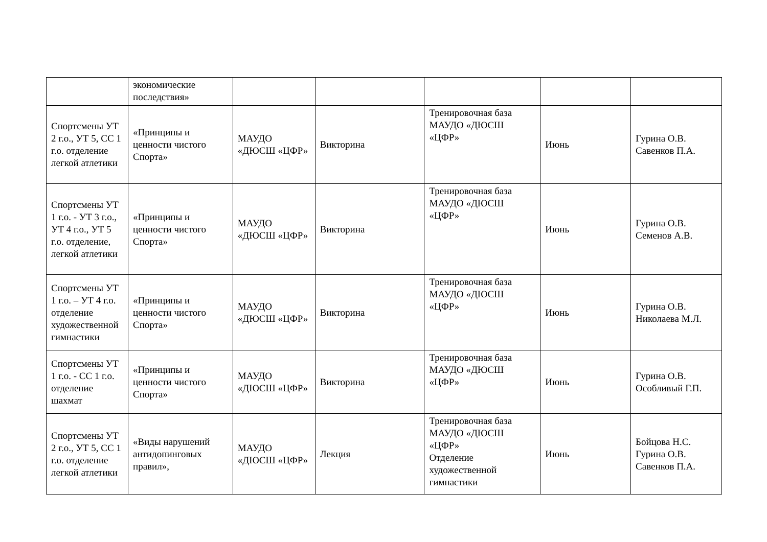| | экономические последствия» | | | | | |
| Спортсмены УТ 2 г.о., УТ 5, СС 1 г.о. отделение легкой атлетики | «Принципы и ценности чистого Спорта» | МАУДО «ДЮСШ «ЦФР» | Викторина | Тренировочная база МАУДО «ДЮСШ «ЦФР» | Июнь | Гурина О.В. Савенков П.А. |
| Спортсмены УТ 1 г.о. - УТ 3 г.о., УТ 4 г.о., УТ 5 г.о. отделение, легкой атлетики | «Принципы и ценности чистого Спорта» | МАУДО «ДЮСШ «ЦФР» | Викторина | Тренировочная база МАУДО «ДЮСШ «ЦФР» | Июнь | Гурина О.В. Семенов А.В. |
| Спортсмены УТ 1 г.о. – УТ 4 г.о. отделение художественной гимнастики | «Принципы и ценности чистого Спорта» | МАУДО «ДЮСШ «ЦФР» | Викторина | Тренировочная база МАУДО «ДЮСШ «ЦФР» | Июнь | Гурина О.В. Николаева М.Л. |
| Спортсмены УТ 1 г.о. - СС 1 г.о. отделение шахмат | «Принципы и ценности чистого Спорта» | МАУДО «ДЮСШ «ЦФР» | Викторина | Тренировочная база МАУДО «ДЮСШ «ЦФР» | Июнь | Гурина О.В. Особливый Г.П. |
| Спортсмены УТ 2 г.о., УТ 5, СС 1 г.о. отделение легкой атлетики | «Виды нарушений антидопинговых правил», | МАУДО «ДЮСШ «ЦФР» | Лекция | Тренировочная база МАУДО «ДЮСШ «ЦФР» Отделение художественной гимнастики | Июнь | Бойцова Н.С. Гурина О.В. Савенков П.А. |